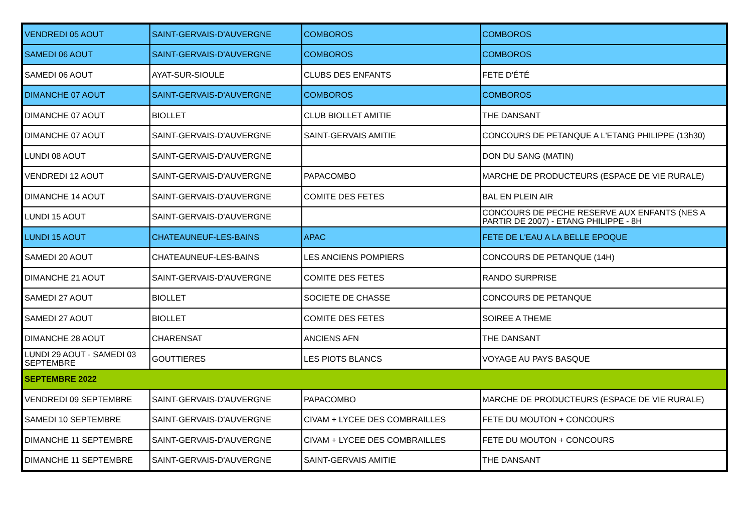| VENDREDI 05 AOUT | SAINT-GERVAIS-D'AUVERGNE | COMBOROS | COMBOROS |
| SAMEDI 06 AOUT | SAINT-GERVAIS-D'AUVERGNE | COMBOROS | COMBOROS |
| SAMEDI 06 AOUT | AYAT-SUR-SIOULE | CLUBS DES ENFANTS | FETE D'ÉTÉ |
| DIMANCHE 07 AOUT | SAINT-GERVAIS-D'AUVERGNE | COMBOROS | COMBOROS |
| DIMANCHE 07 AOUT | BIOLLET | CLUB BIOLLET AMITIE | THE DANSANT |
| DIMANCHE 07 AOUT | SAINT-GERVAIS-D'AUVERGNE | SAINT-GERVAIS AMITIE | CONCOURS DE PETANQUE A L'ETANG PHILIPPE (13h30) |
| LUNDI 08 AOUT | SAINT-GERVAIS-D'AUVERGNE | | DON DU SANG (MATIN) |
| VENDREDI 12 AOUT | SAINT-GERVAIS-D'AUVERGNE | PAPACOMBO | MARCHE DE PRODUCTEURS (ESPACE DE VIE RURALE) |
| DIMANCHE 14 AOUT | SAINT-GERVAIS-D'AUVERGNE | COMITE DES FETES | BAL EN PLEIN AIR |
| LUNDI 15 AOUT | SAINT-GERVAIS-D'AUVERGNE | | CONCOURS DE PECHE RESERVE AUX ENFANTS (NES A PARTIR DE 2007) - ETANG PHILIPPE - 8H |
| LUNDI 15 AOUT | CHATEAUNEUF-LES-BAINS | APAC | FETE DE L'EAU A LA BELLE EPOQUE |
| SAMEDI 20 AOUT | CHATEAUNEUF-LES-BAINS | LES ANCIENS POMPIERS | CONCOURS DE PETANQUE (14H) |
| DIMANCHE 21 AOUT | SAINT-GERVAIS-D'AUVERGNE | COMITE DES FETES | RANDO SURPRISE |
| SAMEDI 27 AOUT | BIOLLET | SOCIETE DE CHASSE | CONCOURS DE PETANQUE |
| SAMEDI 27 AOUT | BIOLLET | COMITE DES FETES | SOIREE A THEME |
| DIMANCHE 28 AOUT | CHARENSAT | ANCIENS AFN | THE DANSANT |
| LUNDI 29 AOUT - SAMEDI 03 SEPTEMBRE | GOUTTIERES | LES PIOTS BLANCS | VOYAGE AU PAYS BASQUE |
| SEPTEMBRE 2022 | | | |
| VENDREDI 09 SEPTEMBRE | SAINT-GERVAIS-D'AUVERGNE | PAPACOMBO | MARCHE DE PRODUCTEURS (ESPACE DE VIE RURALE) |
| SAMEDI 10 SEPTEMBRE | SAINT-GERVAIS-D'AUVERGNE | CIVAM + LYCEE DES COMBRAILLES | FETE DU MOUTON + CONCOURS |
| DIMANCHE 11 SEPTEMBRE | SAINT-GERVAIS-D'AUVERGNE | CIVAM + LYCEE DES COMBRAILLES | FETE DU MOUTON + CONCOURS |
| DIMANCHE 11 SEPTEMBRE | SAINT-GERVAIS-D'AUVERGNE | SAINT-GERVAIS AMITIE | THE DANSANT |